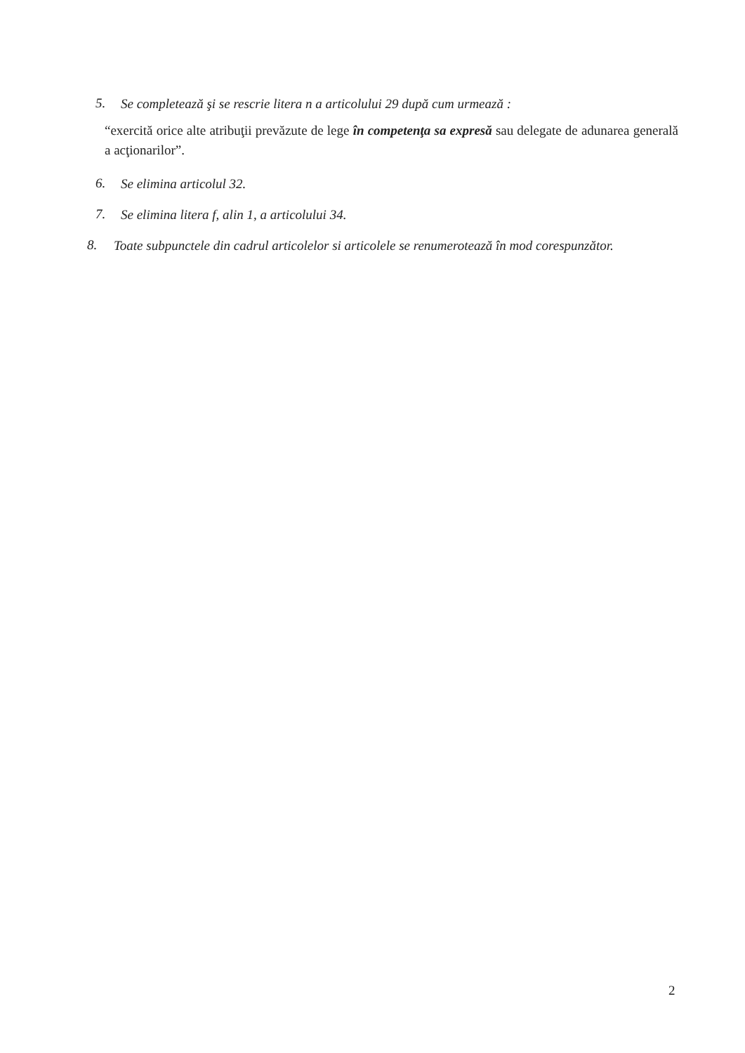5. Se completează şi se rescrie litera n a articolului 29 după cum urmează :
“exercită orice alte atribuţii prevăzute de lege în competenţa sa expresă sau delegate de adunarea generală a acţionarilor”.
6. Se elimina articolul 32.
7. Se elimina litera f, alin 1, a articolului 34.
8. Toate subpunctele din cadrul articolelor si articolele se renumerotează în mod corespunzător.
2